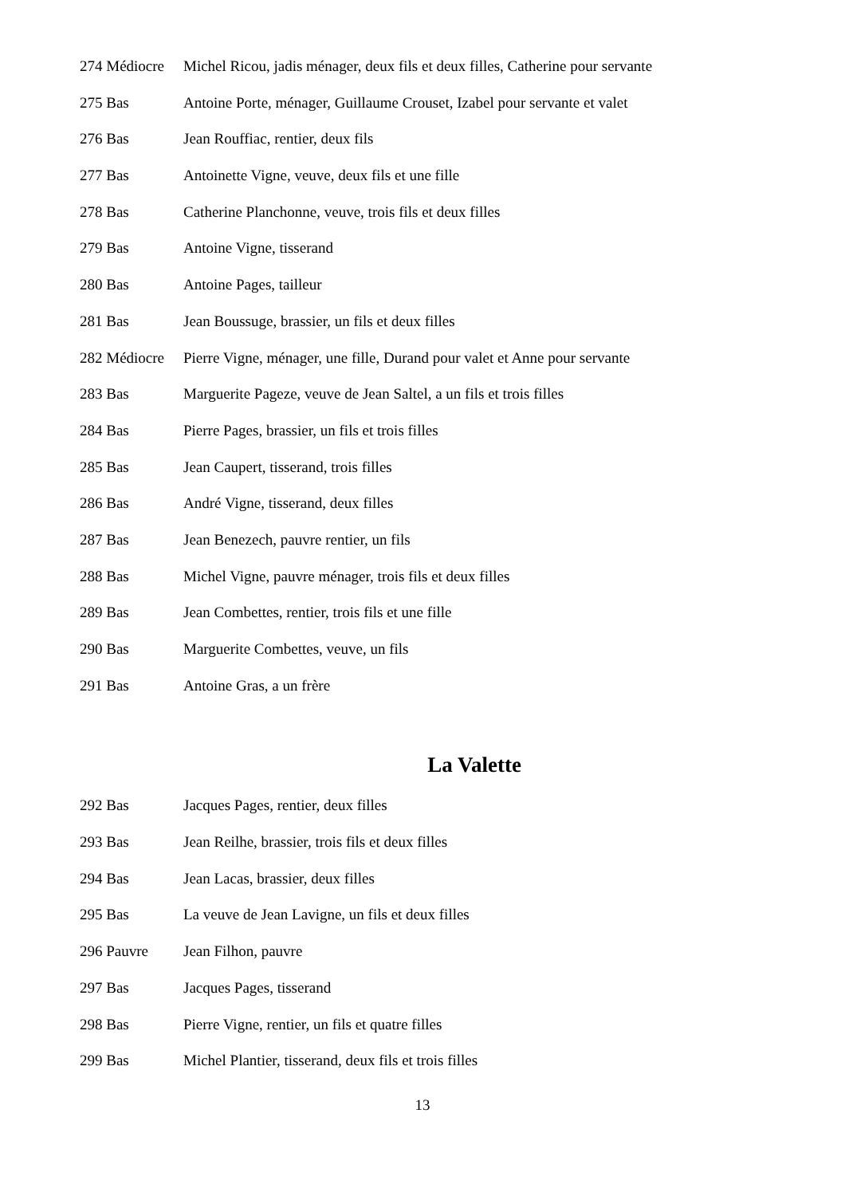274 Médiocre Michel Ricou, jadis ménager, deux fils et deux filles, Catherine pour servante
275 Bas Antoine Porte, ménager, Guillaume Crouset, Izabel pour servante et valet
276 Bas Jean Rouffiac, rentier, deux fils
277 Bas Antoinette Vigne, veuve, deux fils et une fille
278 Bas Catherine Planchonne, veuve, trois fils et deux filles
279 Bas Antoine Vigne, tisserand
280 Bas Antoine Pages, tailleur
281 Bas Jean Boussuge, brassier, un fils et deux filles
282 Médiocre Pierre Vigne, ménager, une fille, Durand pour valet et Anne pour servante
283 Bas Marguerite Pageze, veuve de Jean Saltel, a un fils et trois filles
284 Bas Pierre Pages, brassier, un fils et trois filles
285 Bas Jean Caupert, tisserand, trois filles
286 Bas André Vigne, tisserand, deux filles
287 Bas Jean Benezech, pauvre rentier, un fils
288 Bas Michel Vigne, pauvre ménager, trois fils et deux filles
289 Bas Jean Combettes, rentier, trois fils et une fille
290 Bas Marguerite Combettes, veuve, un fils
291 Bas Antoine Gras, a un frère
La Valette
292 Bas Jacques Pages, rentier, deux filles
293 Bas Jean Reilhe, brassier, trois fils et deux filles
294 Bas Jean Lacas, brassier, deux filles
295 Bas La veuve de Jean Lavigne, un fils et deux filles
296 Pauvre Jean Filhon, pauvre
297 Bas Jacques Pages, tisserand
298 Bas Pierre Vigne, rentier, un fils et quatre filles
299 Bas Michel Plantier, tisserand, deux fils et trois filles
13